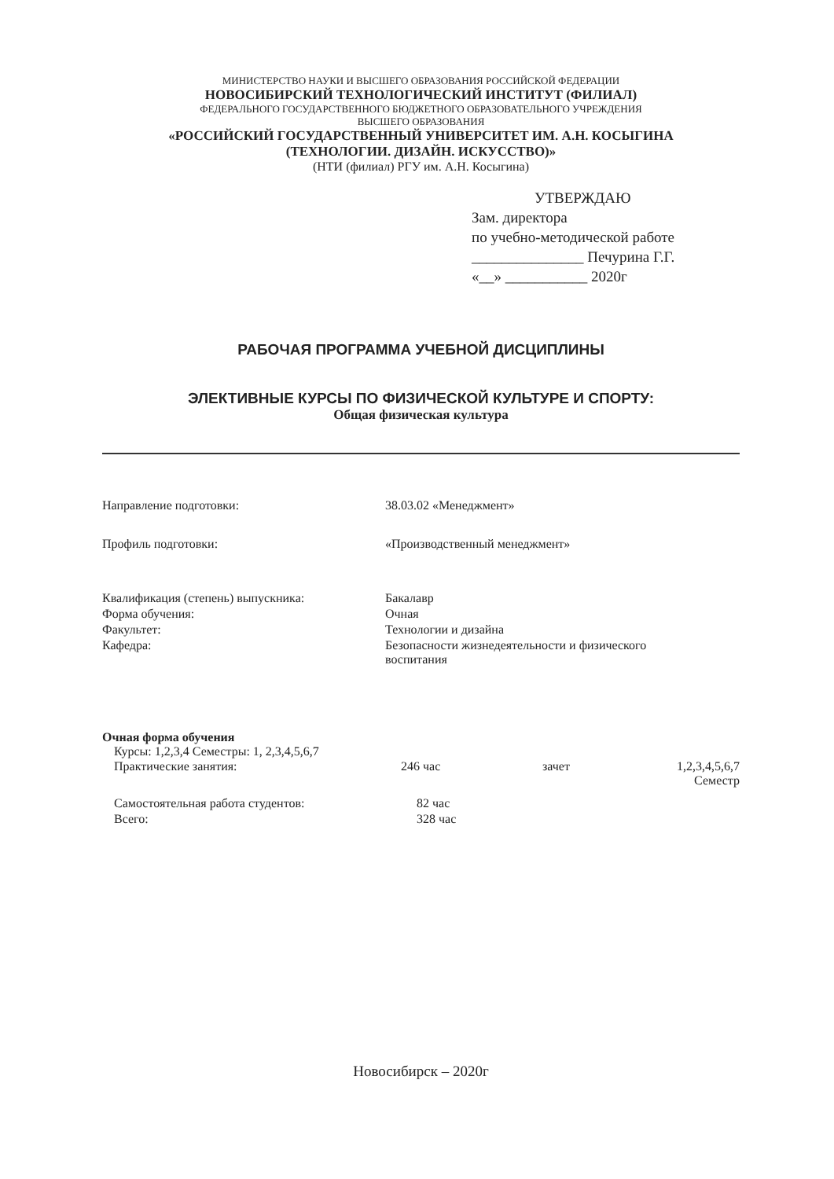МИНИСТЕРСТВО НАУКИ И ВЫСШЕГО ОБРАЗОВАНИЯ РОССИЙСКОЙ ФЕДЕРАЦИИ
НОВОСИБИРСКИЙ ТЕХНОЛОГИЧЕСКИЙ ИНСТИТУТ (ФИЛИАЛ)
ФЕДЕРАЛЬНОГО ГОСУДАРСТВЕННОГО БЮДЖЕТНОГО ОБРАЗОВАТЕЛЬНОГО УЧРЕЖДЕНИЯ
ВЫСШЕГО ОБРАЗОВАНИЯ
«РОССИЙСКИЙ ГОСУДАРСТВЕННЫЙ УНИВЕРСИТЕТ ИМ. А.Н. КОСЫГИНА
(ТЕХНОЛОГИИ. ДИЗАЙН. ИСКУССТВО)»
(НТИ (филиал) РГУ им. А.Н. Косыгина)
УТВЕРЖДАЮ
Зам. директора
по учебно-методической работе
_______________ Печурина Г.Г.
«__» ___________ 2020г
РАБОЧАЯ ПРОГРАММА УЧЕБНОЙ ДИСЦИПЛИНЫ
ЭЛЕКТИВНЫЕ КУРСЫ ПО ФИЗИЧЕСКОЙ КУЛЬТУРЕ И СПОРТУ:
Общая физическая культура
| Направление подготовки: | 38.03.02 «Менеджмент» |
| Профиль подготовки: | «Производственный менеджмент» |
| Квалификация (степень) выпускника: | Бакалавр |
| Форма обучения: | Очная |
| Факультет: | Технологии и дизайна |
| Кафедра: | Безопасности жизнедеятельности и физического воспитания |
Очная форма обучения
Курсы: 1,2,3,4 Семестры: 1, 2,3,4,5,6,7
| Практические занятия: | 246 час | зачет | 1,2,3,4,5,6,7 Семестр |
| Самостоятельная работа студентов: | 82 час | | |
| Всего: | 328 час | | |
Новосибирск – 2020г